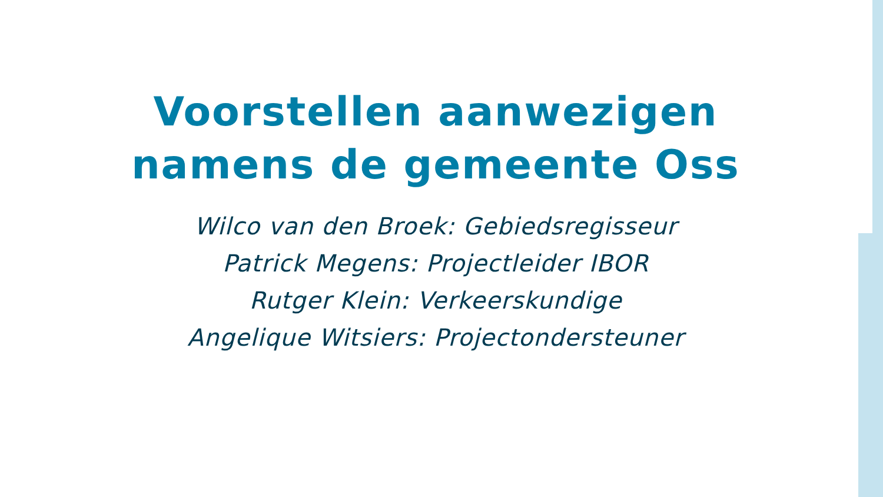Voorstellen aanwezigen
namens de gemeente Oss
Wilco van den Broek: Gebiedsregisseur
Patrick Megens: Projectleider IBOR
Rutger Klein: Verkeerskundige
Angelique Witsiers: Projectondersteuner